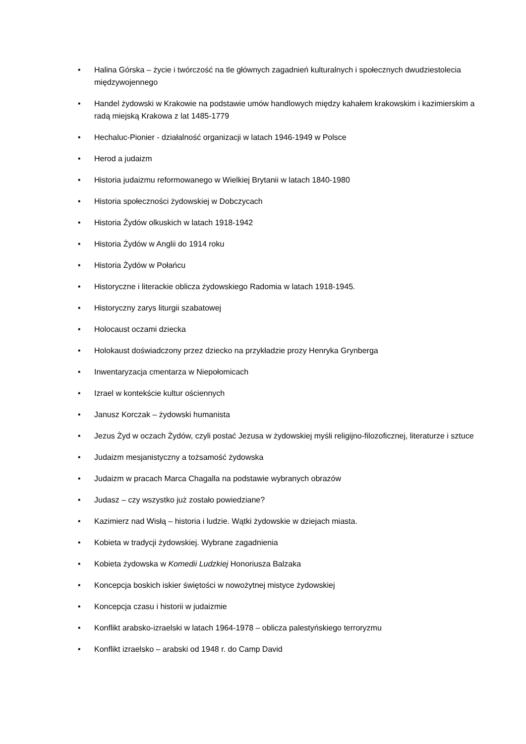• Halina Górska – życie i twórczość na tle głównych zagadnień kulturalnych i społecznych dwudziestolecia międzywojennego
• Handel żydowski w Krakowie na podstawie umów handlowych między kahałem krakowskim i kazimierskim a radą miejską Krakowa z lat 1485-1779
• Hechaluc-Pionier - działalność organizacji w latach 1946-1949 w Polsce
• Herod a judaizm
• Historia judaizmu reformowanego w Wielkiej Brytanii w latach 1840-1980
• Historia społeczności żydowskiej w Dobczycach
• Historia Żydów olkuskich w latach 1918-1942
• Historia Żydów w Anglii do 1914 roku
• Historia Żydów w Połańcu
• Historyczne i literackie oblicza żydowskiego Radomia w latach 1918-1945.
• Historyczny zarys liturgii szabatowej
• Holocaust oczami dziecka
• Holokaust doświadczony przez dziecko na przykładzie prozy Henryka Grynberga
• Inwentaryzacja cmentarza w Niepołomicach
• Izrael w kontekście kultur ościennych
• Janusz Korczak – żydowski humanista
• Jezus Żyd w oczach Żydów, czyli postać Jezusa w żydowskiej myśli religijno-filozoficznej, literaturze i sztuce
• Judaizm mesjanistyczny a tożsamość żydowska
• Judaizm w pracach Marca Chagalla na podstawie wybranych obrazów
• Judasz – czy wszystko już zostało powiedziane?
• Kazimierz nad Wisłą – historia i ludzie. Wątki żydowskie w dziejach miasta.
• Kobieta w tradycji żydowskiej. Wybrane zagadnienia
• Kobieta żydowska w Komedii Ludzkiej Honoriusza Balzaka
• Koncepcja boskich iskier świętości w nowożytnej mistyce żydowskiej
• Koncepcja czasu i historii w judaizmie
• Konflikt arabsko-izraelski w latach 1964-1978 – oblicza palestyńskiego terroryzmu
• Konflikt izraelsko – arabski od 1948 r. do Camp David